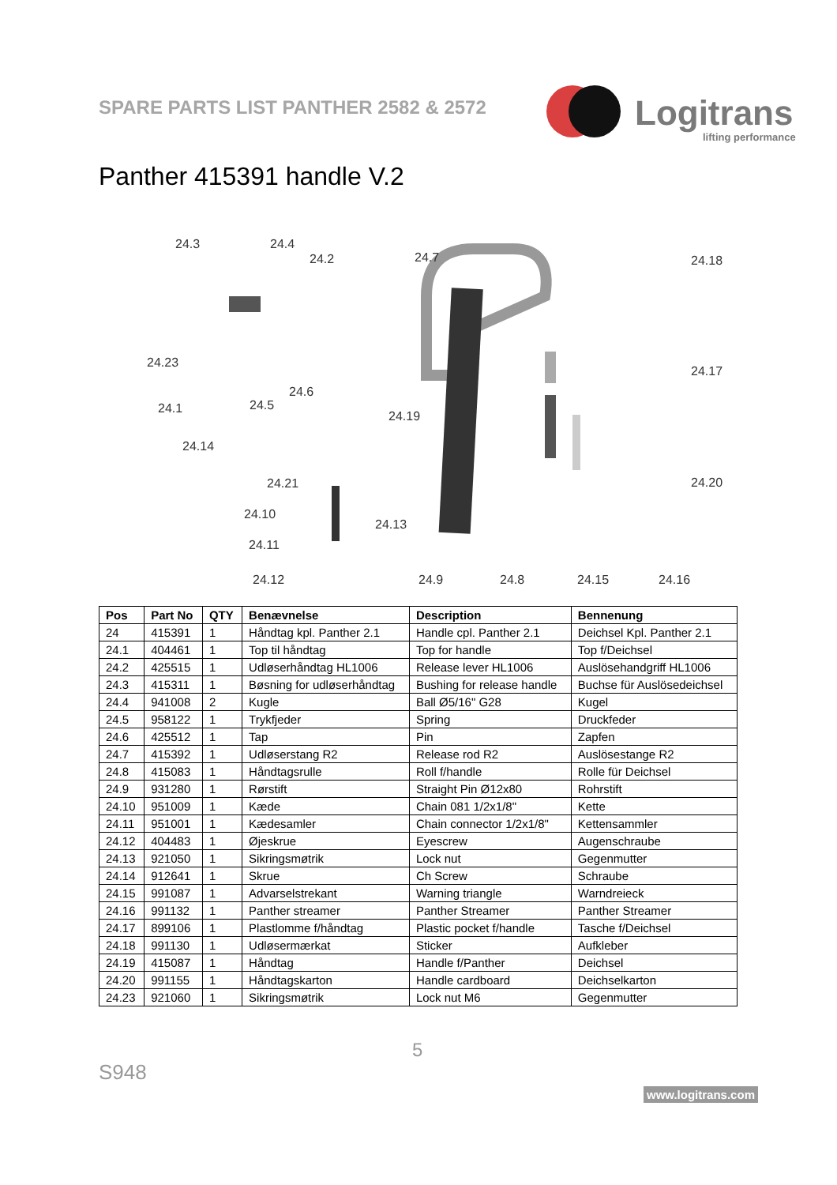SPARE PARTS LIST PANTHER 2582 & 2572
Logitrans
lifting performance
Panther 415391 handle V.2
24.3 24.4
24.2 24.7 24.18
24.23
24.17
24.6
24.1 24.5
24.19
24.14
24.21 24.20
24.10
24.13
24.11
24.12 24.9 24.8 24.15 24.16
| Pos | Part No | QTY | Benævnelse | Description | Bennenung |
| --- | --- | --- | --- | --- | --- |
| 24 | 415391 | 1 | Håndtag kpl. Panther 2.1 | Handle cpl. Panther 2.1 | Deichsel Kpl. Panther 2.1 |
| 24.1 | 404461 | 1 | Top til håndtag | Top for handle | Top f/Deichsel |
| 24.2 | 425515 | 1 | Udløserhåndtag HL1006 | Release lever HL1006 | Auslösehandgriff HL1006 |
| 24.3 | 415311 | 1 | Bøsning for udløserhåndtag | Bushing for release handle | Buchse für Auslösedeichsel |
| 24.4 | 941008 | 2 | Kugle | Ball Ø5/16" G28 | Kugel |
| 24.5 | 958122 | 1 | Trykfjeder | Spring | Druckfeder |
| 24.6 | 425512 | 1 | Tap | Pin | Zapfen |
| 24.7 | 415392 | 1 | Udløserstang R2 | Release rod R2 | Auslösestange R2 |
| 24.8 | 415083 | 1 | Håndtagsrulle | Roll f/handle | Rolle für Deichsel |
| 24.9 | 931280 | 1 | Rørstift | Straight Pin Ø12x80 | Rohrstift |
| 24.10 | 951009 | 1 | Kæde | Chain 081 1/2x1/8" | Kette |
| 24.11 | 951001 | 1 | Kædesamler | Chain connector 1/2x1/8" | Kettensammler |
| 24.12 | 404483 | 1 | Øjeskrue | Eyescrew | Augenschraube |
| 24.13 | 921050 | 1 | Sikringsmøtrik | Lock nut | Gegenmutter |
| 24.14 | 912641 | 1 | Skrue | Ch Screw | Schraube |
| 24.15 | 991087 | 1 | Advarselstrekant | Warning triangle | Warndreieck |
| 24.16 | 991132 | 1 | Panther streamer | Panther Streamer | Panther Streamer |
| 24.17 | 899106 | 1 | Plastlomme f/håndtag | Plastic pocket f/handle | Tasche f/Deichsel |
| 24.18 | 991130 | 1 | Udløsermærkat | Sticker | Aufkleber |
| 24.19 | 415087 | 1 | Håndtag | Handle f/Panther | Deichsel |
| 24.20 | 991155 | 1 | Håndtagskarton | Handle cardboard | Deichselkarton |
| 24.23 | 921060 | 1 | Sikringsmøtrik | Lock nut M6 | Gegenmutter |
5
S948
www.logitrans.com